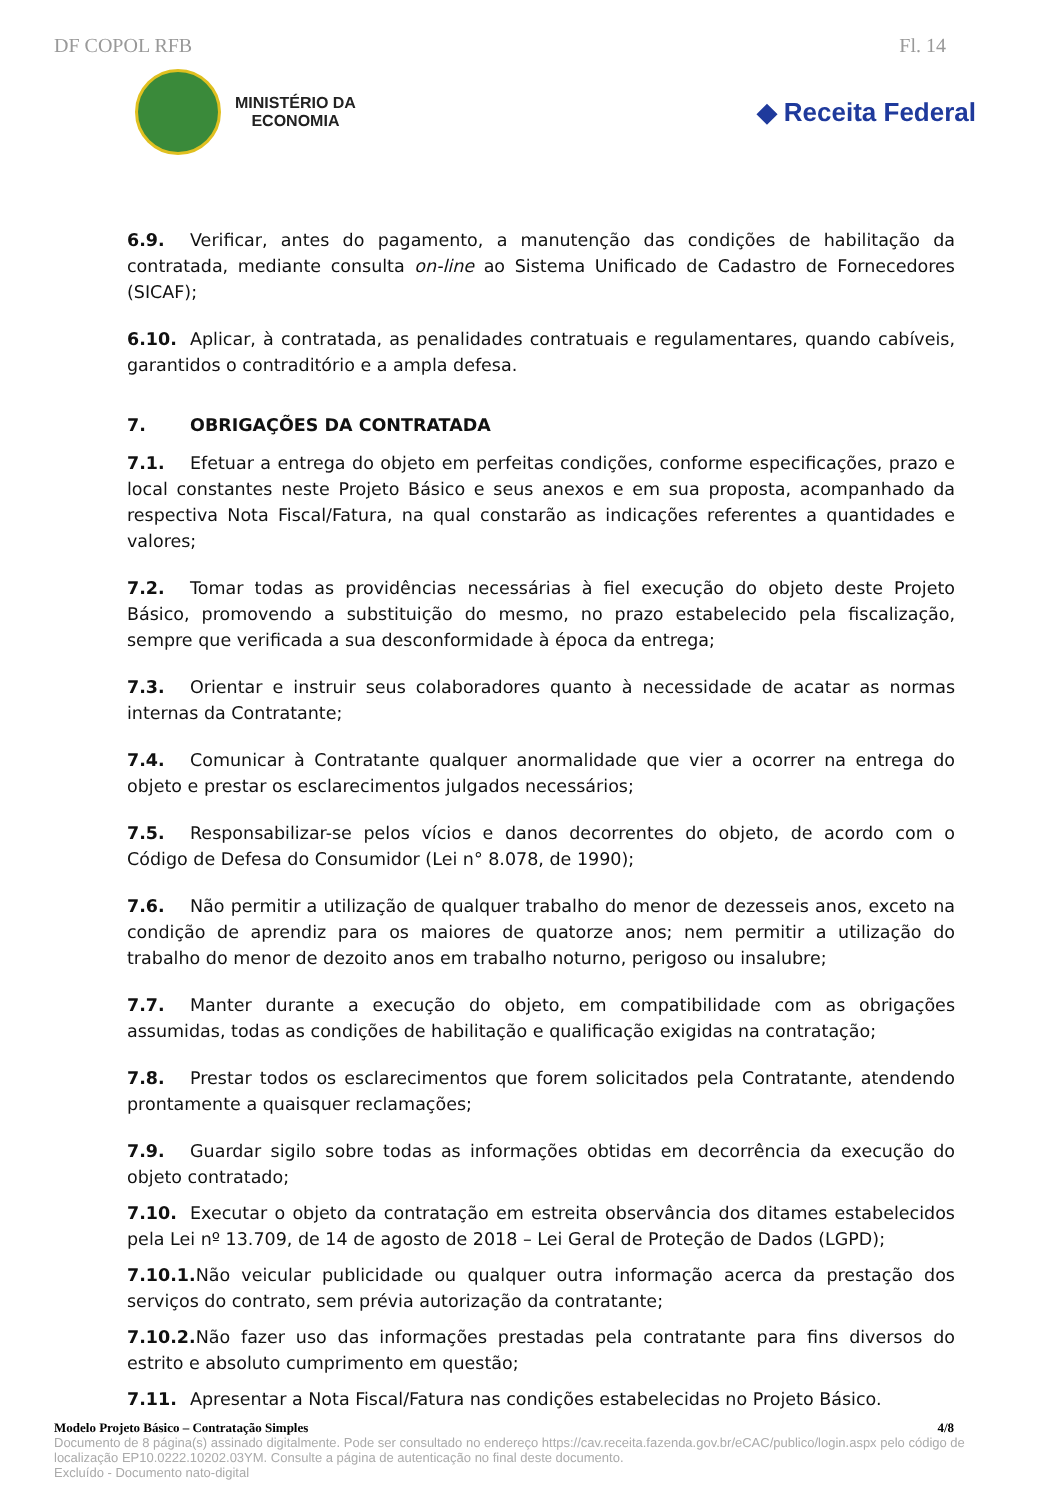DF COPOL RFB Fl. 14
MINISTÉRIO DA
ECONOMIA
◆ Receita Federal
6.9. Verificar, antes do pagamento, a manutenção das condições de habilitação da contratada, mediante consulta on-line ao Sistema Unificado de Cadastro de Fornecedores (SICAF);
6.10. Aplicar, à contratada, as penalidades contratuais e regulamentares, quando cabíveis, garantidos o contraditório e a ampla defesa.
7. OBRIGAÇÕES DA CONTRATADA
7.1. Efetuar a entrega do objeto em perfeitas condições, conforme especificações, prazo e local constantes neste Projeto Básico e seus anexos e em sua proposta, acompanhado da respectiva Nota Fiscal/Fatura, na qual constarão as indicações referentes a quantidades e valores;
7.2. Tomar todas as providências necessárias à fiel execução do objeto deste Projeto Básico, promovendo a substituição do mesmo, no prazo estabelecido pela fiscalização, sempre que verificada a sua desconformidade à época da entrega;
7.3. Orientar e instruir seus colaboradores quanto à necessidade de acatar as normas internas da Contratante;
7.4. Comunicar à Contratante qualquer anormalidade que vier a ocorrer na entrega do objeto e prestar os esclarecimentos julgados necessários;
7.5. Responsabilizar-se pelos vícios e danos decorrentes do objeto, de acordo com o Código de Defesa do Consumidor (Lei n° 8.078, de 1990);
7.6. Não permitir a utilização de qualquer trabalho do menor de dezesseis anos, exceto na condição de aprendiz para os maiores de quatorze anos; nem permitir a utilização do trabalho do menor de dezoito anos em trabalho noturno, perigoso ou insalubre;
7.7. Manter durante a execução do objeto, em compatibilidade com as obrigações assumidas, todas as condições de habilitação e qualificação exigidas na contratação;
7.8. Prestar todos os esclarecimentos que forem solicitados pela Contratante, atendendo prontamente a quaisquer reclamações;
7.9. Guardar sigilo sobre todas as informações obtidas em decorrência da execução do objeto contratado;
7.10. Executar o objeto da contratação em estreita observância dos ditames estabelecidos pela Lei nº 13.709, de 14 de agosto de 2018 – Lei Geral de Proteção de Dados (LGPD);
7.10.1. Não veicular publicidade ou qualquer outra informação acerca da prestação dos serviços do contrato, sem prévia autorização da contratante;
7.10.2. Não fazer uso das informações prestadas pela contratante para fins diversos do estrito e absoluto cumprimento em questão;
7.11. Apresentar a Nota Fiscal/Fatura nas condições estabelecidas no Projeto Básico.
Modelo Projeto Básico – Contratação Simples 4/8
Documento de 8 página(s) assinado digitalmente. Pode ser consultado no endereço https://cav.receita.fazenda.gov.br/eCAC/publico/login.aspx pelo código de localização EP10.0222.10202.03YM. Consulte a página de autenticação no final deste documento.
Excluído - Documento nato-digital